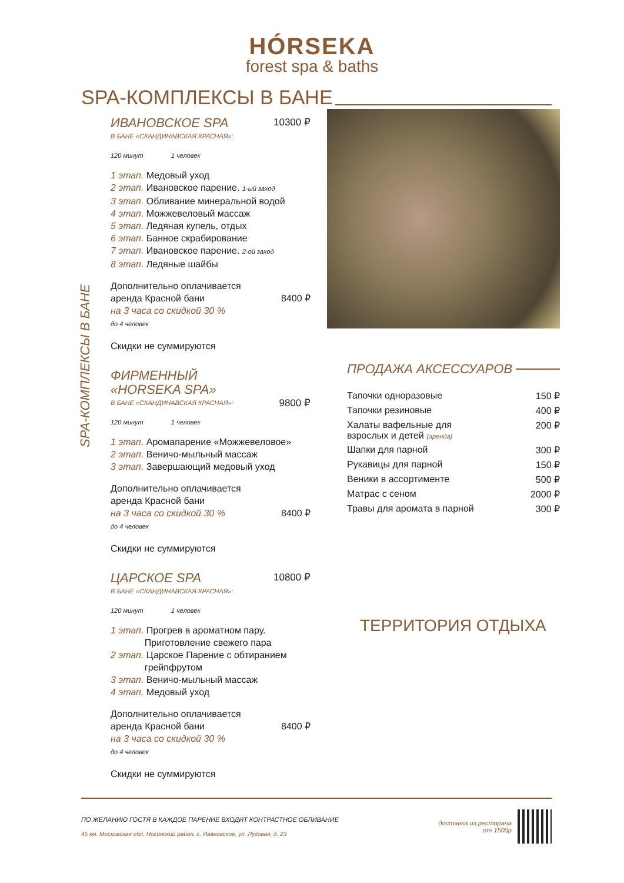HÓRSEKA
forest spa & baths
SPA-КОМПЛЕКСЫ В БАНЕ
SPA-КОМПЛЕКСЫ В БАНЕ
ИВАНОВСКОЕ SPA
В БАНЕ «СКАНДИНАВСКАЯ КРАСНАЯ»:
10300 ₽
120 минут 1 человек
1 этап. Медовый уход
2 этап. Ивановское парение. 1-ый заход
3 этап. Обливание минеральной водой
4 этап. Можжевеловый массаж
5 этап. Ледяная купель, отдых
6 этап. Банное скрабирование
7 этап. Ивановское парение. 2-ой заход
8 этап. Ледяные шайбы
Дополнительно оплачивается
аренда Красной бани 8400 ₽
на 3 часа со скидкой 30 %
до 4 человек
Скидки не суммируются
ФИРМЕННЫЙ
«HORSEKA SPA»
В БАНЕ «СКАНДИНАВСКАЯ КРАСНАЯ»:
9800 ₽
120 минут 1 человек
1 этап. Аромапарение «Можжевеловое»
2 этап. Веничо-мыльный массаж
3 этап. Завершающий медовый уход
Дополнительно оплачивается
аренда Красной бани
на 3 часа со скидкой 30 % 8400 ₽
до 4 человек
Скидки не суммируются
ЦАРСКОЕ SPA
В БАНЕ «СКАНДИНАВСКАЯ КРАСНАЯ»:
10800 ₽
120 минут 1 человек
1 этап. Прогрев в ароматном пару.
Приготовление свежего пара
2 этап. Царское Парение с обтиранием
грейпфрутом
3 этап. Веничо-мыльный массаж
4 этап. Медовый уход
Дополнительно оплачивается
аренда Красной бани 8400 ₽
на 3 часа со скидкой 30 %
до 4 человек
Скидки не суммируются
ПРОДАЖА АКСЕССУАРОВ
| Тапочки одноразовые | 150 ₽ |
| Тапочки резиновые | 400 ₽ |
| Халаты вафельные для взрослых и детей (аренда) | 200 ₽ |
| Шапки для парной | 300 ₽ |
| Рукавицы для парной | 150 ₽ |
| Веники в ассортименте | 500 ₽ |
| Матрас с сеном | 2000 ₽ |
| Травы для аромата в парной | 300 ₽ |
ТЕРРИТОРИЯ ОТДЫХА
ПО ЖЕЛАНИЮ ГОСТЯ В КАЖДОЕ ПАРЕНИЕ ВХОДИТ КОНТРАСТНОЕ ОБЛИВАНИЕ
45 км. Московская обл, Ногинский район, с. Ивановское, ул. Луговая, д. 23
доставка из ресторана
от 1500р